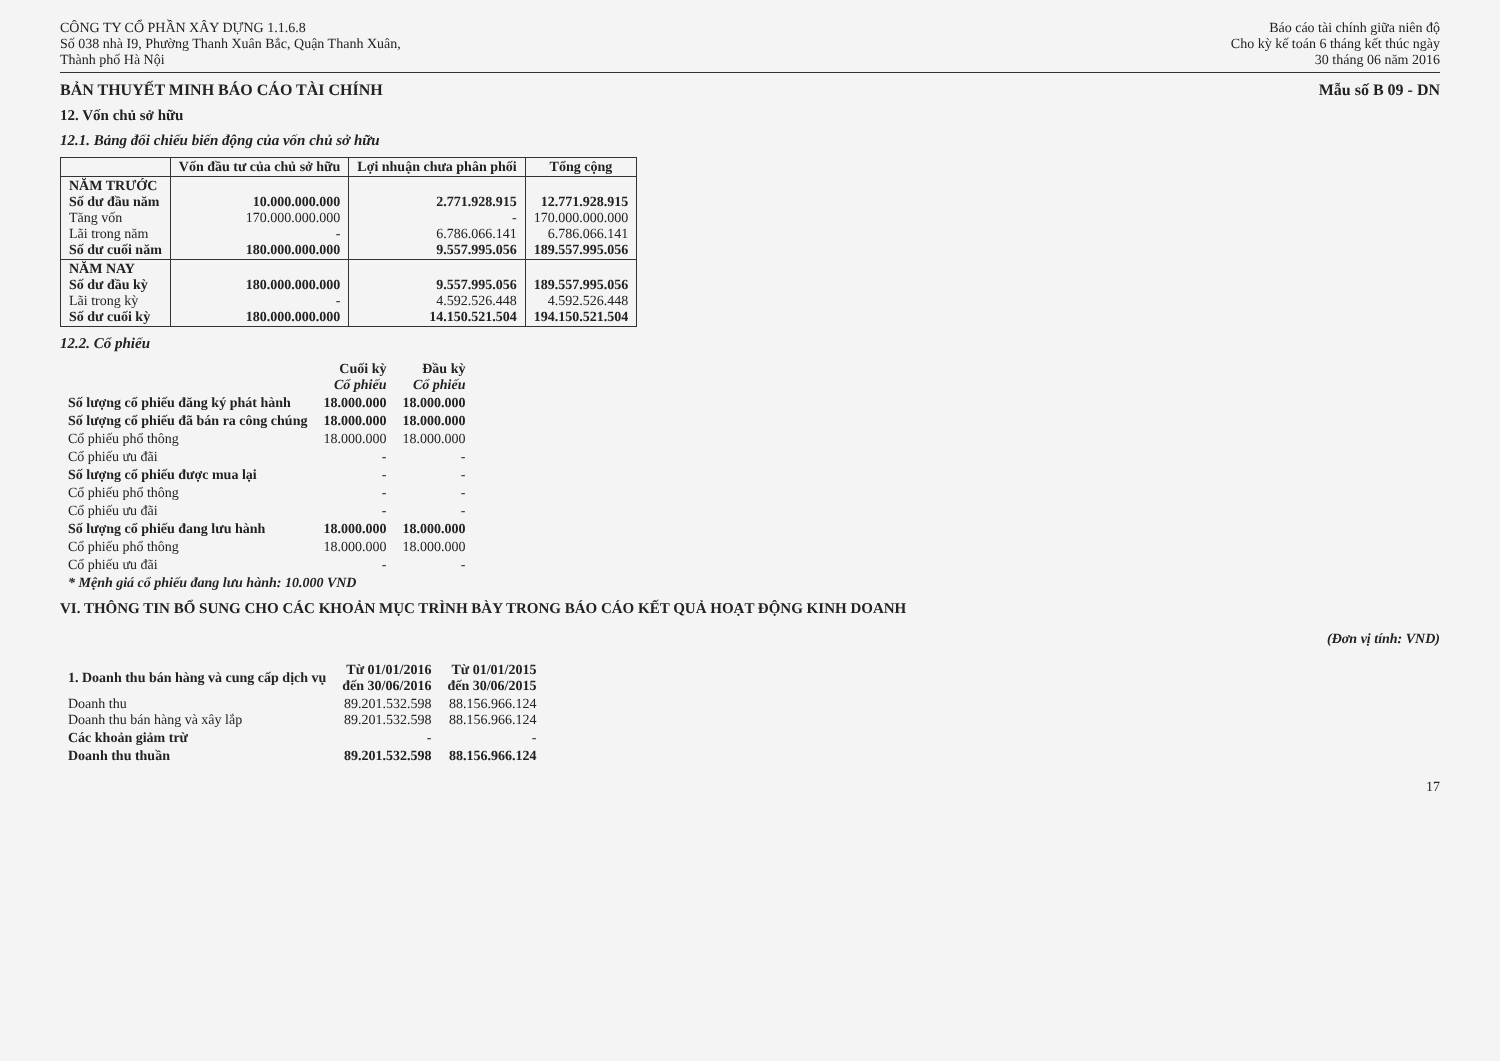CÔNG TY CỔ PHẦN XÂY DỰNG 1.1.6.8
Số 038 nhà I9, Phường Thanh Xuân Bắc, Quận Thanh Xuân,
Thành phố Hà Nội
Báo cáo tài chính giữa niên độ
Cho kỳ kế toán 6 tháng kết thúc ngày
30 tháng 06 năm 2016
BẢN THUYẾT MINH BÁO CÁO TÀI CHÍNH Mẫu số B 09 - DN
12. Vốn chủ sở hữu
12.1. Bảng đối chiếu biến động của vốn chủ sở hữu
| | Vốn đầu tư của chủ sở hữu | Lợi nhuận chưa phân phối | Tổng cộng |
| --- | --- | --- | --- |
| NĂM TRƯỚC Số dư đầu năm Tăng vốn Lãi trong năm Số dư cuối năm | 10.000.000.000 170.000.000.000 - 180.000.000.000 | 2.771.928.915 - 6.786.066.141 9.557.995.056 | 12.771.928.915 170.000.000.000 6.786.066.141 189.557.995.056 |
| NĂM NAY Số dư đầu kỳ Lãi trong kỳ Số dư cuối kỳ | 180.000.000.000 - 180.000.000.000 | 9.557.995.056 4.592.526.448 14.150.521.504 | 189.557.995.056 4.592.526.448 194.150.521.504 |
12.2. Cổ phiếu
| | Cuối kỳ Cổ phiếu | Đầu kỳ Cổ phiếu |
| --- | --- | --- |
| Số lượng cổ phiếu đăng ký phát hành | 18.000.000 | 18.000.000 |
| Số lượng cổ phiếu đã bán ra công chúng | 18.000.000 | 18.000.000 |
| Cổ phiếu phổ thông | 18.000.000 | 18.000.000 |
| Cổ phiếu ưu đãi | - | - |
| Số lượng cổ phiếu được mua lại | - | - |
| Cổ phiếu phổ thông | - | - |
| Cổ phiếu ưu đãi | - | - |
| Số lượng cổ phiếu đang lưu hành | 18.000.000 | 18.000.000 |
| Cổ phiếu phổ thông | 18.000.000 | 18.000.000 |
| Cổ phiếu ưu đãi | - | - |
| * Mệnh giá cổ phiếu đang lưu hành: 10.000 VND | | |
VI. THÔNG TIN BỔ SUNG CHO CÁC KHOẢN MỤC TRÌNH BÀY TRONG BÁO CÁO KẾT QUẢ HOẠT ĐỘNG KINH DOANH
(Đơn vị tính: VND)
| 1. Doanh thu bán hàng và cung cấp dịch vụ | Từ 01/01/2016 đến 30/06/2016 | Từ 01/01/2015 đến 30/06/2015 |
| --- | --- | --- |
| Doanh thu Doanh thu bán hàng và xây lắp | 89.201.532.598 89.201.532.598 | 88.156.966.124 88.156.966.124 |
| Các khoản giảm trừ | - | - |
| Doanh thu thuần | 89.201.532.598 | 88.156.966.124 |
17